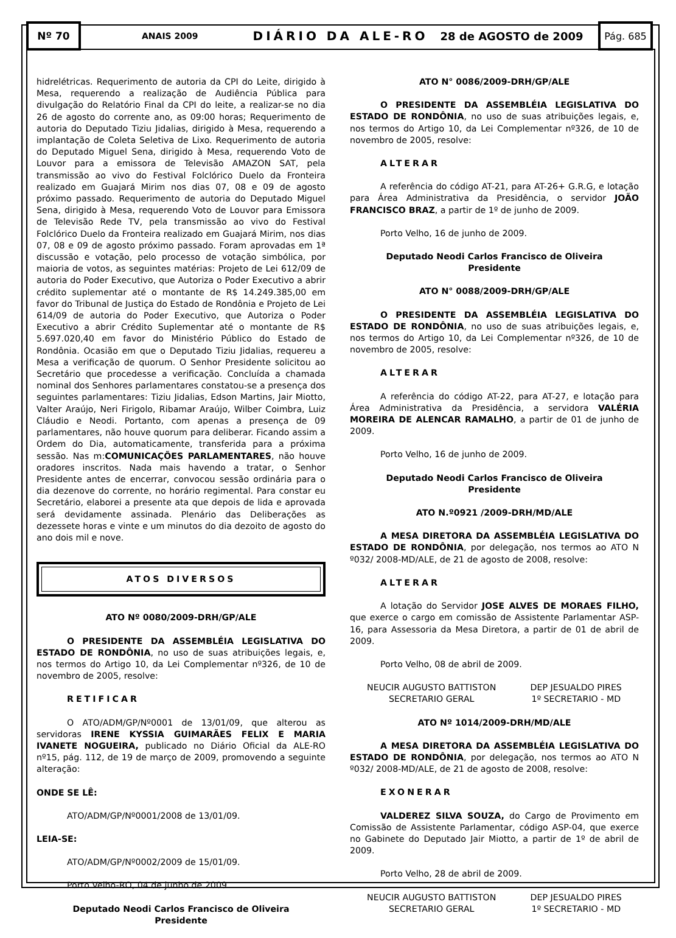Nº 70
ANAIS 2009 DIÁRIO DA ALE-RO 28 de AGOSTO de 2009
Pág. 685
hidrelétricas. Requerimento de autoria da CPI do Leite, dirigido à Mesa, requerendo a realização de Audiência Pública para divulgação do Relatório Final da CPI do leite, a realizar-se no dia 26 de agosto do corrente ano, as 09:00 horas; Requerimento de autoria do Deputado Tiziu Jidalias, dirigido à Mesa, requerendo a implantação de Coleta Seletiva de Lixo. Requerimento de autoria do Deputado Miguel Sena, dirigido à Mesa, requerendo Voto de Louvor para a emissora de Televisão AMAZON SAT, pela transmissão ao vivo do Festival Folclórico Duelo da Fronteira realizado em Guajará Mirim nos dias 07, 08 e 09 de agosto próximo passado. Requerimento de autoria do Deputado Miguel Sena, dirigido à Mesa, requerendo Voto de Louvor para Emissora de Televisão Rede TV, pela transmissão ao vivo do Festival Folclórico Duelo da Fronteira realizado em Guajará Mirim, nos dias 07, 08 e 09 de agosto próximo passado. Foram aprovadas em 1ª discussão e votação, pelo processo de votação simbólica, por maioria de votos, as seguintes matérias: Projeto de Lei 612/09 de autoria do Poder Executivo, que Autoriza o Poder Executivo a abrir crédito suplementar até o montante de R$ 14.249.385,00 em favor do Tribunal de Justiça do Estado de Rondônia e Projeto de Lei 614/09 de autoria do Poder Executivo, que Autoriza o Poder Executivo a abrir Crédito Suplementar até o montante de R$ 5.697.020,40 em favor do Ministério Público do Estado de Rondônia. Ocasião em que o Deputado Tiziu Jidalias, requereu a Mesa a verificação de quorum. O Senhor Presidente solicitou ao Secretário que procedesse a verificação. Concluída a chamada nominal dos Senhores parlamentares constatou-se a presença dos seguintes parlamentares: Tiziu Jidalias, Edson Martins, Jair Miotto, Valter Araújo, Neri Firigolo, Ribamar Araújo, Wilber Coimbra, Luiz Cláudio e Neodi. Portanto, com apenas a presença de 09 parlamentares, não houve quorum para deliberar. Ficando assim a Ordem do Dia, automaticamente, transferida para a próxima sessão. Nas m:COMUNICAÇÕES PARLAMENTARES, não houve oradores inscritos. Nada mais havendo a tratar, o Senhor Presidente antes de encerrar, convocou sessão ordinária para o dia dezenove do corrente, no horário regimental. Para constar eu Secretário, elaborei a presente ata que depois de lida e aprovada será devidamente assinada. Plenário das Deliberações as dezessete horas e vinte e um minutos do dia dezoito de agosto do ano dois mil e nove.
ATOS DIVERSOS
ATO Nº 0080/2009-DRH/GP/ALE
O PRESIDENTE DA ASSEMBLÉIA LEGISLATIVA DO ESTADO DE RONDÔNIA, no uso de suas atribuições legais, e, nos termos do Artigo 10, da Lei Complementar nº326, de 10 de novembro de 2005, resolve:
RETIFICAR
O ATO/ADM/GP/Nº0001 de 13/01/09, que alterou as servidoras IRENE KYSSIA GUIMARÃES FELIX E MARIA IVANETE NOGUEIRA, publicado no Diário Oficial da ALE-RO nº15, pág. 112, de 19 de março de 2009, promovendo a seguinte alteração:
ONDE SE LÊ:
ATO/ADM/GP/Nº0001/2008 de 13/01/09.
LEIA-SE:
ATO/ADM/GP/Nº0002/2009 de 15/01/09.
Porto Velho-RO, 04 de junho de 2009.
Deputado Neodi Carlos Francisco de Oliveira
Presidente
ATO N° 0086/2009-DRH/GP/ALE
O PRESIDENTE DA ASSEMBLÉIA LEGISLATIVA DO ESTADO DE RONDÔNIA, no uso de suas atribuições legais, e, nos termos do Artigo 10, da Lei Complementar nº326, de 10 de novembro de 2005, resolve:
ALTERAR
A referência do código AT-21, para AT-26+ G.R.G, e lotação para Área Administrativa da Presidência, o servidor JOÃO FRANCISCO BRAZ, a partir de 1º de junho de 2009.
Porto Velho, 16 de junho de 2009.
Deputado Neodi Carlos Francisco de Oliveira
Presidente
ATO N° 0088/2009-DRH/GP/ALE
O PRESIDENTE DA ASSEMBLÉIA LEGISLATIVA DO ESTADO DE RONDÔNIA, no uso de suas atribuições legais, e, nos termos do Artigo 10, da Lei Complementar nº326, de 10 de novembro de 2005, resolve:
ALTERAR
A referência do código AT-22, para AT-27, e lotação para Área Administrativa da Presidência, a servidora VALÉRIA MOREIRA DE ALENCAR RAMALHO, a partir de 01 de junho de 2009.
Porto Velho, 16 de junho de 2009.
Deputado Neodi Carlos Francisco de Oliveira
Presidente
ATO N.º0921 /2009-DRH/MD/ALE
A MESA DIRETORA DA ASSEMBLÉIA LEGISLATIVA DO ESTADO DE RONDÔNIA, por delegação, nos termos ao ATO N º032/ 2008-MD/ALE, de 21 de agosto de 2008, resolve:
ALTERAR
A lotação do Servidor JOSE ALVES DE MORAES FILHO, que exerce o cargo em comissão de Assistente Parlamentar ASP-16, para Assessoria da Mesa Diretora, a partir de 01 de abril de 2009.
Porto Velho, 08 de abril de 2009.
NEUCIR AUGUSTO BATTISTON
SECRETARIO GERAL
DEP JESUALDO PIRES
1º SECRETARIO - MD
ATO Nº 1014/2009-DRH/MD/ALE
A MESA DIRETORA DA ASSEMBLÉIA LEGISLATIVA DO ESTADO DE RONDÔNIA, por delegação, nos termos ao ATO N º032/ 2008-MD/ALE, de 21 de agosto de 2008, resolve:
EXONERAR
VALDEREZ SILVA SOUZA, do Cargo de Provimento em Comissão de Assistente Parlamentar, código ASP-04, que exerce no Gabinete do Deputado Jair Miotto, a partir de 1º de abril de 2009.
Porto Velho, 28 de abril de 2009.
NEUCIR AUGUSTO BATTISTON
SECRETARIO GERAL
DEP JESUALDO PIRES
1º SECRETARIO - MD